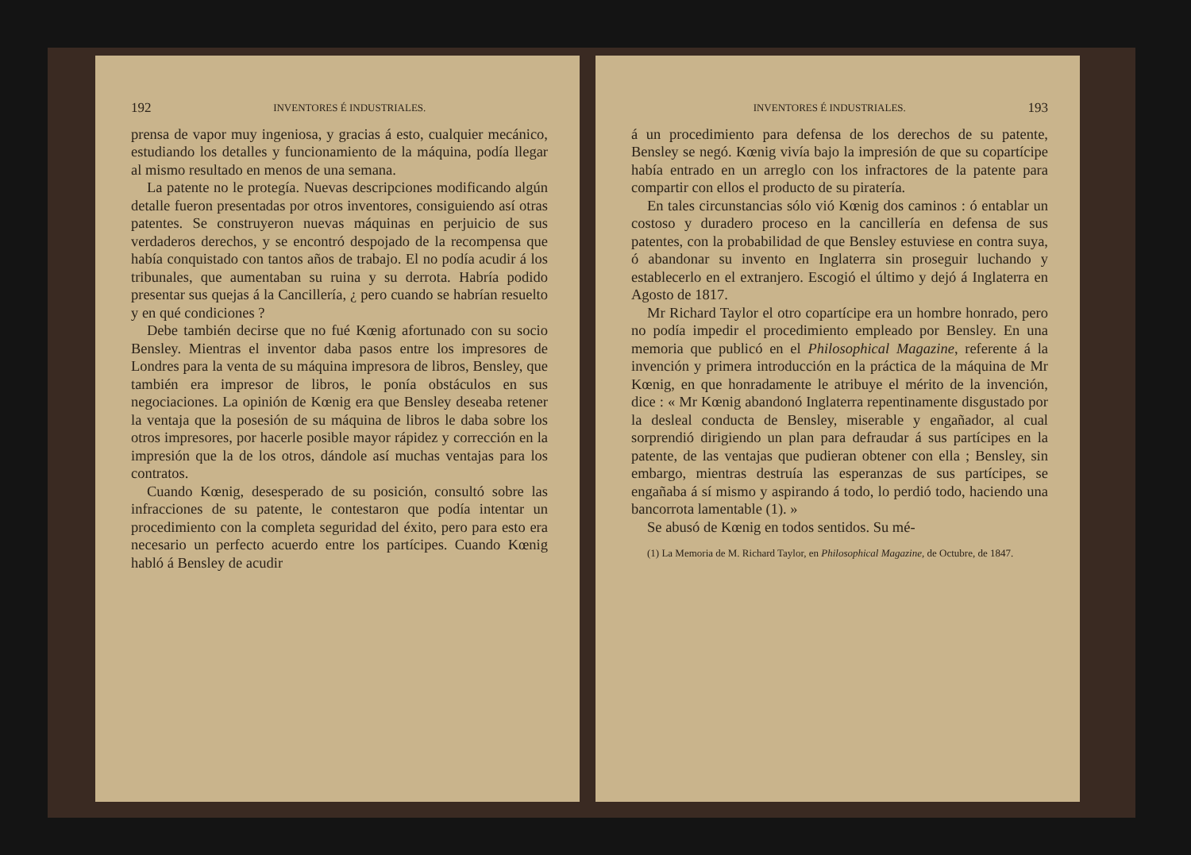192 INVENTORES É INDUSTRIALES.
prensa de vapor muy ingeniosa, y gracias á esto, cualquier mecánico, estudiando los detalles y funcionamiento de la máquina, podía llegar al mismo resultado en menos de una semana.
La patente no le protegía. Nuevas descripciones modificando algún detalle fueron presentadas por otros inventores, consiguiendo así otras patentes. Se construyeron nuevas máquinas en perjuicio de sus verdaderos derechos, y se encontró despojado de la recompensa que había conquistado con tantos años de trabajo. El no podía acudir á los tribunales, que aumentaban su ruina y su derrota. Habría podido presentar sus quejas á la Cancillería, ¿ pero cuando se habrían resuelto y en qué condiciones ?
Debe también decirse que no fué Kœnig afortunado con su socio Bensley. Mientras el inventor daba pasos entre los impresores de Londres para la venta de su máquina impresora de libros, Bensley, que también era impresor de libros, le ponía obstáculos en sus negociaciones. La opinión de Kœnig era que Bensley deseaba retener la ventaja que la posesión de su máquina de libros le daba sobre los otros impresores, por hacerle posible mayor rápidez y corrección en la impresión que la de los otros, dándole así muchas ventajas para los contratos.
Cuando Kœnig, desesperado de su posición, consultó sobre las infracciones de su patente, le contestaron que podía intentar un procedimiento con la completa seguridad del éxito, pero para esto era necesario un perfecto acuerdo entre los partícipes. Cuando Kœnig habló á Bensley de acudir
INVENTORES É INDUSTRIALES. 193
á un procedimiento para defensa de los derechos de su patente, Bensley se negó. Kœnig vivía bajo la impresión de que su copartícipe había entrado en un arreglo con los infractores de la patente para compartir con ellos el producto de su piratería.
En tales circunstancias sólo vió Kœnig dos caminos : ó entablar un costoso y duradero proceso en la cancillería en defensa de sus patentes, con la probabilidad de que Bensley estuviese en contra suya, ó abandonar su invento en Inglaterra sin proseguir luchando y establecerlo en el extranjero. Escogió el último y dejó á Inglaterra en Agosto de 1817.
Mr Richard Taylor el otro copartícipe era un hombre honrado, pero no podía impedir el procedimiento empleado por Bensley. En una memoria que publicó en el Philosophical Magazine, referente á la invención y primera introducción en la práctica de la máquina de Mr Kœnig, en que honradamente le atribuye el mérito de la invención, dice : « Mr Kœnig abandonó Inglaterra repentinamente disgustado por la desleal conducta de Bensley, miserable y engañador, al cual sorprendió dirigiendo un plan para defraudar á sus partícipes en la patente, de las ventajas que pudieran obtener con ella ; Bensley, sin embargo, mientras destruía las esperanzas de sus partícipes, se engañaba á sí mismo y aspirando á todo, lo perdió todo, haciendo una bancorrota lamentable (1). »
Se abusó de Kœnig en todos sentidos. Su mé-
(1) La Memoria de M. Richard Taylor, en Philosophical Magazine, de Octubre, de 1847.